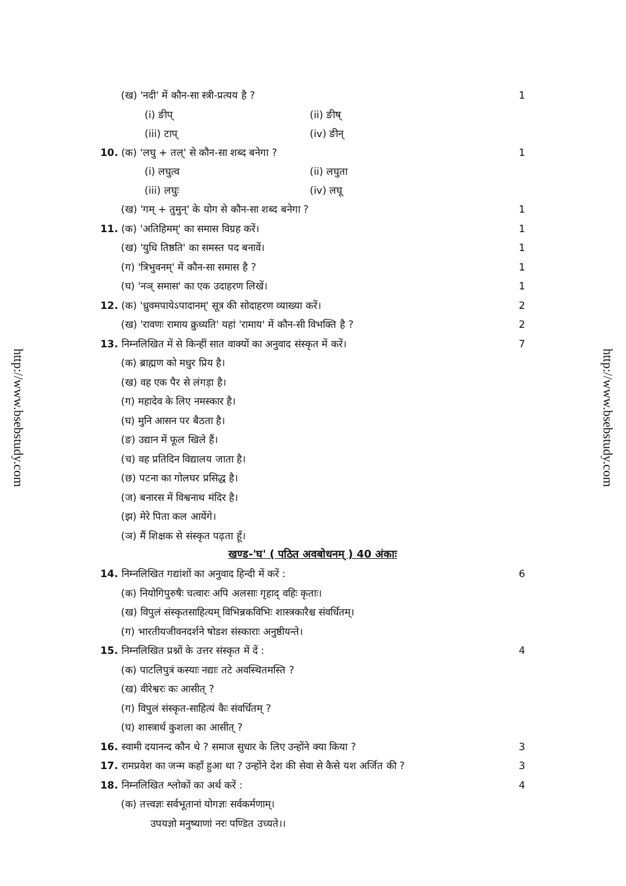http://www.bsebstudy.com
http://www.bsebstudy.com
(ख) 'नदी' में कौन-सा स्त्री-प्रत्यय है ? 1
(i) ङीप् (ii) ङीष्
(iii) टाप् (iv) ङीन्
10. (क) 'लघु + तल्' से कौन-सा शब्द बनेगा ? 1
(i) लघुत्व (ii) लघुता
(iii) लघुः (iv) लघू
(ख) 'गम् + तुमुन्' के योग से कौन-सा शब्द बनेगा ? 1
11. (क) 'अतिहिमम्' का समास विग्रह करें। 1
(ख) 'युधि तिष्ठति' का समस्त पद बनावें। 1
(ग) 'त्रिभुवनम्' में कौन-सा समास है ? 1
(घ) 'नञ् समास' का एक उदाहरण लिखें। 1
12. (क) 'ध्रुवमपायेऽपादानम्' सूत्र की सोदाहरण व्याख्या करें। 2
(ख) 'रावणः रामाय क्रुध्यति' यहां 'रामाय' में कौन-सी विभक्ति है ? 2
13. निम्नलिखित में से किन्हीं सात वाक्यों का अनुवाद संस्कृत में करें। 7
(क) ब्राह्मण को मधुर प्रिय है।
(ख) वह एक पैर से लंगड़ा है।
(ग) महादेव के लिए नमस्कार है।
(घ) मुनि आसन पर बैठता है।
(ङ) उद्यान में फूल खिले हैं।
(च) वह प्रतिदिन विद्यालय जाता है।
(छ) पटना का गोलघर प्रसिद्ध है।
(ज) बनारस में विश्वनाथ मंदिर है।
(झ) मेरे पिता कल आयेंगे।
(ञ) मैं शिक्षक से संस्कृत पढ़ता हूँ।
खण्ड-'घ' ( पठित अवबोधनम् ) 40 अंकाः
14. निम्नलिखित गद्यांशों का अनुवाद हिन्दी में करें : 6
(क) नियोगिपुरुषैः चत्वारः अपि अलसाः गृहाद् वहिः कृताः।
(ख) विपुलं संस्कृतसाहित्यम् विभिन्नकविभिः शास्त्रकारैश्च संवर्धितम्।
(ग) भारतीयजीवनदर्शने षोडश संस्काराः अनुष्ठीयन्ते।
15. निम्नलिखित प्रश्नों के उत्तर संस्कृत में दें : 4
(क) पाटलिपुत्रं कस्याः नद्याः तटे अवस्थितमस्ति ?
(ख) वीरेश्वरः कः आसीत् ?
(ग) विपुलं संस्कृत-साहित्यं कैः संवर्धितम् ?
(घ) शास्त्रार्थ कुशला का आसीत् ?
16. स्वामी दयानन्द कौन थे ? समाज सुधार के लिए उन्होंने क्या किया ? 3
17. रामप्रवेश का जन्म कहाँ हुआ था ? उन्होंने देश की सेवा से कैसे यश अर्जित की ? 3
18. निम्नलिखित श्लोकों का अर्थ करें : 4
(क) तत्त्वज्ञः सर्वभूतानां योगज्ञः सर्वकर्मणाम्।
उपयज्ञो मनुष्याणां नरः पण्डित उच्यते।।